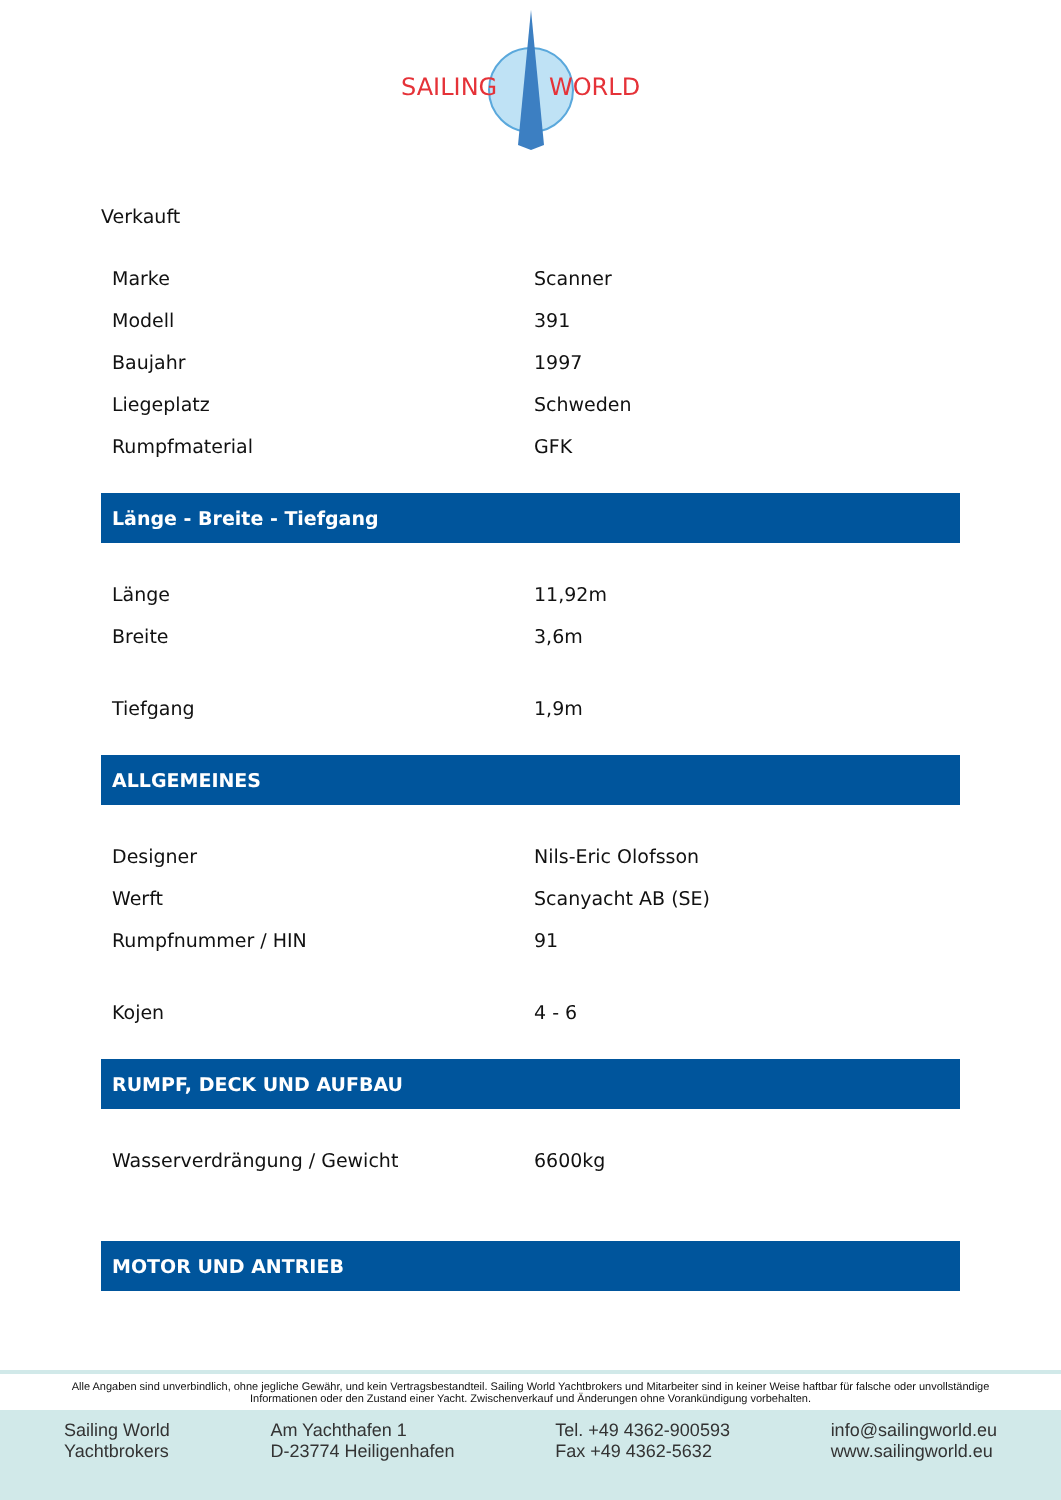SAILING
WORLD
Verkauft
| Marke | Scanner |
| Modell | 391 |
| Baujahr | 1997 |
| Liegeplatz | Schweden |
| Rumpfmaterial | GFK |
Länge - Breite - Tiefgang
| Länge | 11,92m |
| Breite | 3,6m |
| Tiefgang | 1,9m |
ALLGEMEINES
| Designer | Nils-Eric Olofsson |
| Werft | Scanyacht AB (SE) |
| Rumpfnummer / HIN | 91 |
| Kojen | 4 - 6 |
RUMPF, DECK UND AUFBAU
| Wasserverdrängung / Gewicht | 6600kg |
MOTOR UND ANTRIEB
Alle Angaben sind unverbindlich, ohne jegliche Gewähr, und kein Vertragsbestandteil. Sailing World Yachtbrokers und Mitarbeiter sind in keiner Weise haftbar für falsche oder unvollständige Informationen oder den Zustand einer Yacht. Zwischenverkauf und Änderungen ohne Vorankündigung vorbehalten.
Sailing World
Yachtbrokers
Am Yachthafen 1
D-23774 Heiligenhafen
Tel. +49 4362-900593
Fax +49 4362-5632
info@sailingworld.eu
www.sailingworld.eu